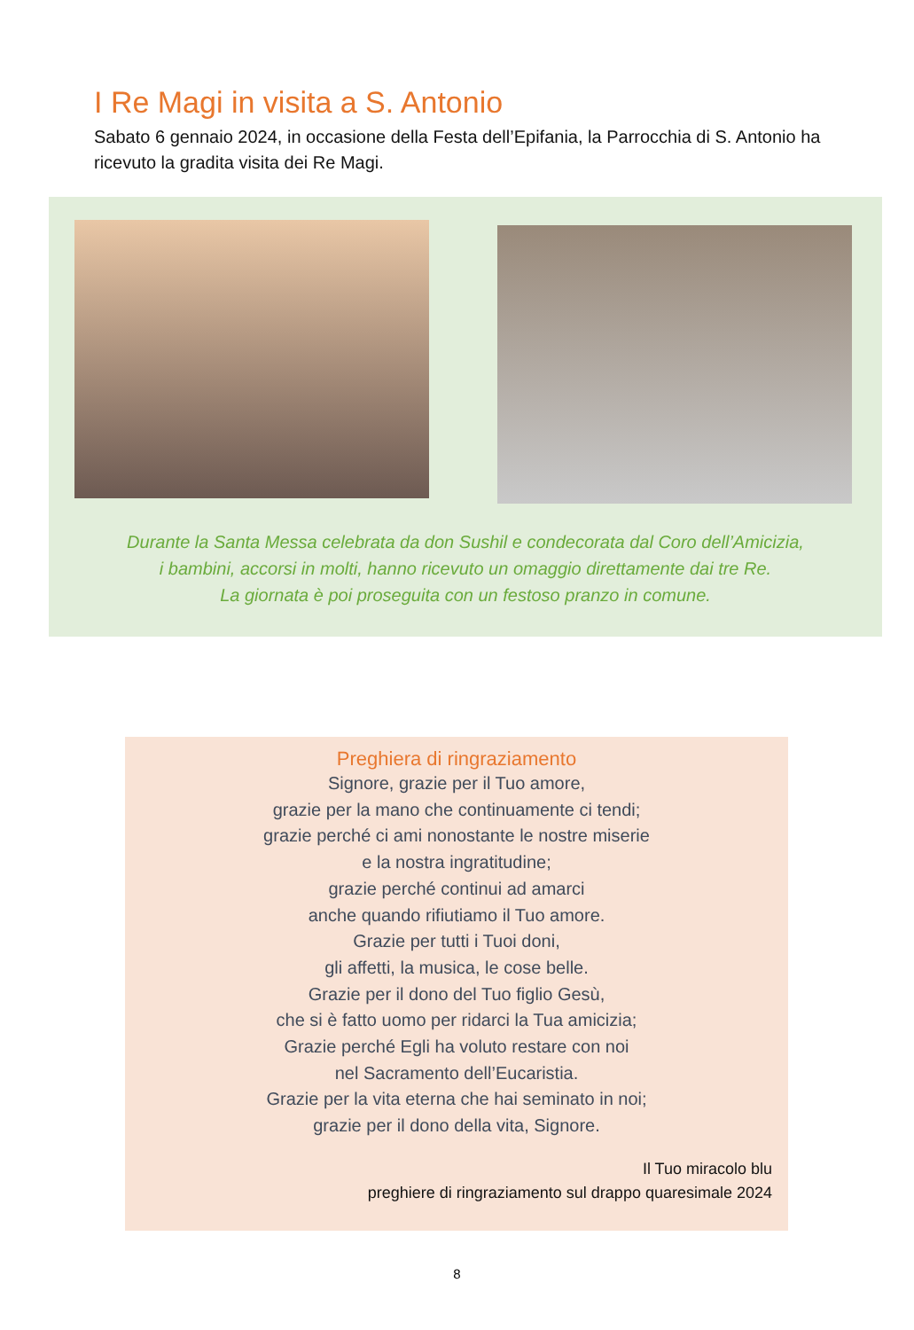I Re Magi in visita a S. Antonio
Sabato 6 gennaio 2024, in occasione della Festa dell’Epifania, la Parrocchia di S. Antonio ha ricevuto la gradita visita dei Re Magi.
Durante la Santa Messa celebrata da don Sushil e condecorata dal Coro dell’Amicizia,
i bambini, accorsi in molti, hanno ricevuto un omaggio direttamente dai tre Re.
La giornata è poi proseguita con un festoso pranzo in comune.
Preghiera di ringraziamento
Signore, grazie per il Tuo amore,
grazie per la mano che continuamente ci tendi;
grazie perché ci ami nonostante le nostre miserie
e la nostra ingratitudine;
grazie perché continui ad amarci
anche quando rifiutiamo il Tuo amore.
Grazie per tutti i Tuoi doni,
gli affetti, la musica, le cose belle.
Grazie per il dono del Tuo figlio Gesù,
che si è fatto uomo per ridarci la Tua amicizia;
Grazie perché Egli ha voluto restare con noi
nel Sacramento dell’Eucaristia.
Grazie per la vita eterna che hai seminato in noi;
grazie per il dono della vita, Signore.
Il Tuo miracolo blu
preghiere di ringraziamento sul drappo quaresimale 2024
8